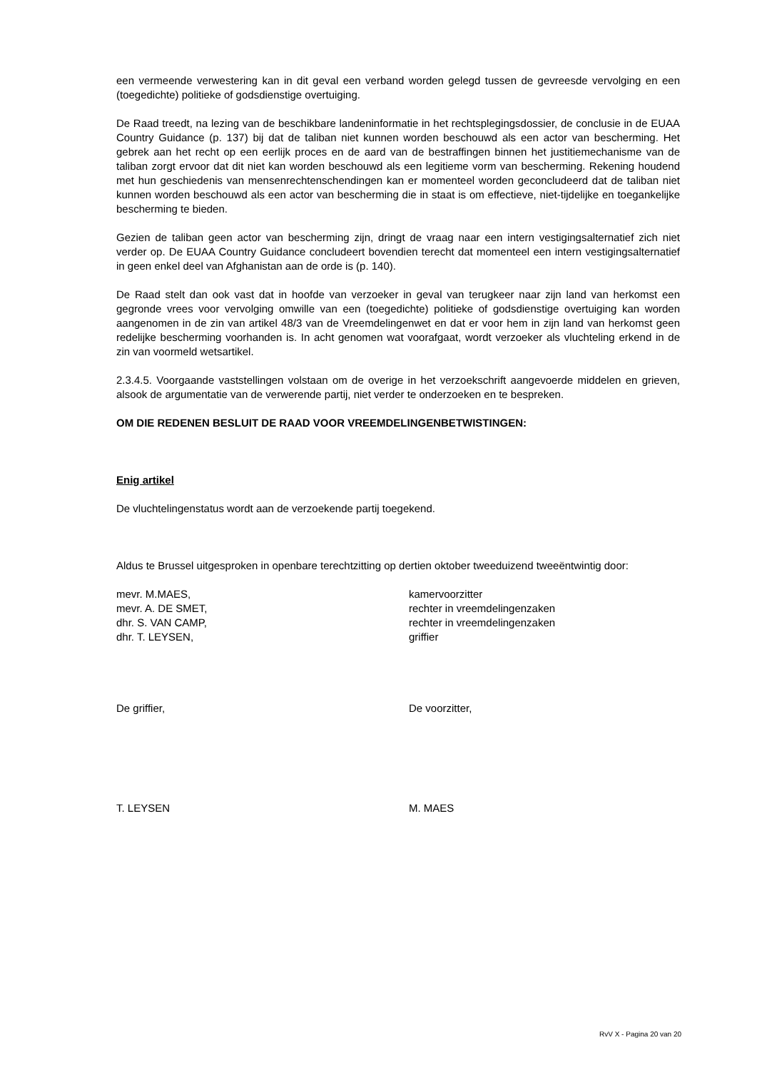een vermeende verwestering kan in dit geval een verband worden gelegd tussen de gevreesde vervolging en een (toegedichte) politieke of godsdienstige overtuiging.
De Raad treedt, na lezing van de beschikbare landeninformatie in het rechtsplegingsdossier, de conclusie in de EUAA Country Guidance (p. 137) bij dat de taliban niet kunnen worden beschouwd als een actor van bescherming. Het gebrek aan het recht op een eerlijk proces en de aard van de bestraffingen binnen het justitiemechanisme van de taliban zorgt ervoor dat dit niet kan worden beschouwd als een legitieme vorm van bescherming. Rekening houdend met hun geschiedenis van mensenrechtenschendingen kan er momenteel worden geconcludeerd dat de taliban niet kunnen worden beschouwd als een actor van bescherming die in staat is om effectieve, niet-tijdelijke en toegankelijke bescherming te bieden.
Gezien de taliban geen actor van bescherming zijn, dringt de vraag naar een intern vestigingsalternatief zich niet verder op. De EUAA Country Guidance concludeert bovendien terecht dat momenteel een intern vestigingsalternatief in geen enkel deel van Afghanistan aan de orde is (p. 140).
De Raad stelt dan ook vast dat in hoofde van verzoeker in geval van terugkeer naar zijn land van herkomst een gegronde vrees voor vervolging omwille van een (toegedichte) politieke of godsdienstige overtuiging kan worden aangenomen in de zin van artikel 48/3 van de Vreemdelingenwet en dat er voor hem in zijn land van herkomst geen redelijke bescherming voorhanden is. In acht genomen wat voorafgaat, wordt verzoeker als vluchteling erkend in de zin van voormeld wetsartikel.
2.3.4.5. Voorgaande vaststellingen volstaan om de overige in het verzoekschrift aangevoerde middelen en grieven, alsook de argumentatie van de verwerende partij, niet verder te onderzoeken en te bespreken.
OM DIE REDENEN BESLUIT DE RAAD VOOR VREEMDELINGENBETWISTINGEN:
Enig artikel
De vluchtelingenstatus wordt aan de verzoekende partij toegekend.
Aldus te Brussel uitgesproken in openbare terechtzitting op dertien oktober tweeduizend tweeëntwintig door:
mevr. M.MAES, kamervoorzitter
mevr. A. DE SMET, rechter in vreemdelingenzaken
dhr. S. VAN CAMP, rechter in vreemdelingenzaken
dhr. T. LEYSEN, griffier
De griffier, De voorzitter,
T. LEYSEN M. MAES
RvV X - Pagina 20 van 20